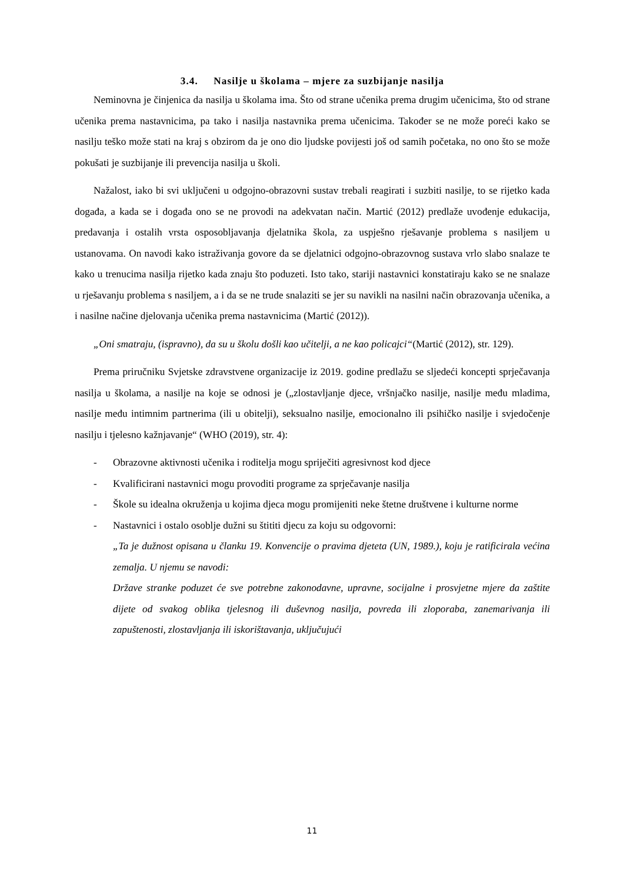3.4. Nasilje u školama – mjere za suzbijanje nasilja
Neminovna je činjenica da nasilja u školama ima. Što od strane učenika prema drugim učenicima, što od strane učenika prema nastavnicima, pa tako i nasilja nastavnika prema učenicima. Također se ne može poreći kako se nasilju teško može stati na kraj s obzirom da je ono dio ljudske povijesti još od samih početaka, no ono što se može pokušati je suzbijanje ili prevencija nasilja u školi.
Nažalost, iako bi svi uključeni u odgojno-obrazovni sustav trebali reagirati i suzbiti nasilje, to se rijetko kada događa, a kada se i događa ono se ne provodi na adekvatan način. Martić (2012) predlaže uvođenje edukacija, predavanja i ostalih vrsta osposobljavanja djelatnika škola, za uspješno rješavanje problema s nasiljem u ustanovama. On navodi kako istraživanja govore da se djelatnici odgojno-obrazovnog sustava vrlo slabo snalaze te kako u trenucima nasilja rijetko kada znaju što poduzeti. Isto tako, stariji nastavnici konstatiraju kako se ne snalaze u rješavanju problema s nasiljem, a i da se ne trude snalaziti se jer su navikli na nasilni način obrazovanja učenika, a i nasilne načine djelovanja učenika prema nastavnicima (Martić (2012)).
„Oni smatraju, (ispravno), da su u školu došli kao učitelji, a ne kao policajci“(Martić (2012), str. 129).
Prema priručniku Svjetske zdravstvene organizacije iz 2019. godine predlažu se sljedeći koncepti sprječavanja nasilja u školama, a nasilje na koje se odnosi je („zlostavljanje djece, vršnjačko nasilje, nasilje među mladima, nasilje među intimnim partnerima (ili u obitelji), seksualno nasilje, emocionalno ili psihičko nasilje i svjedočenje nasilju i tjelesno kažnjavanje“ (WHO (2019), str. 4):
- Obrazovne aktivnosti učenika i roditelja mogu spriječiti agresivnost kod djece
- Kvalificirani nastavnici mogu provoditi programe za sprječavanje nasilja
- Škole su idealna okruženja u kojima djeca mogu promijeniti neke štetne društvene i kulturne norme
- Nastavnici i ostalo osoblje dužni su štititi djecu za koju su odgovorni:
„Ta je dužnost opisana u članku 19. Konvencije o pravima djeteta (UN, 1989.), koju je ratificirala većina zemalja. U njemu se navodi:
Države stranke poduzet će sve potrebne zakonodavne, upravne, socijalne i prosvjetne mjere da zaštite dijete od svakog oblika tjelesnog ili duševnog nasilja, povreda ili zloporaba, zanemarivanja ili zapuštenosti, zlostavljanja ili iskorištavanja, uključujući
11